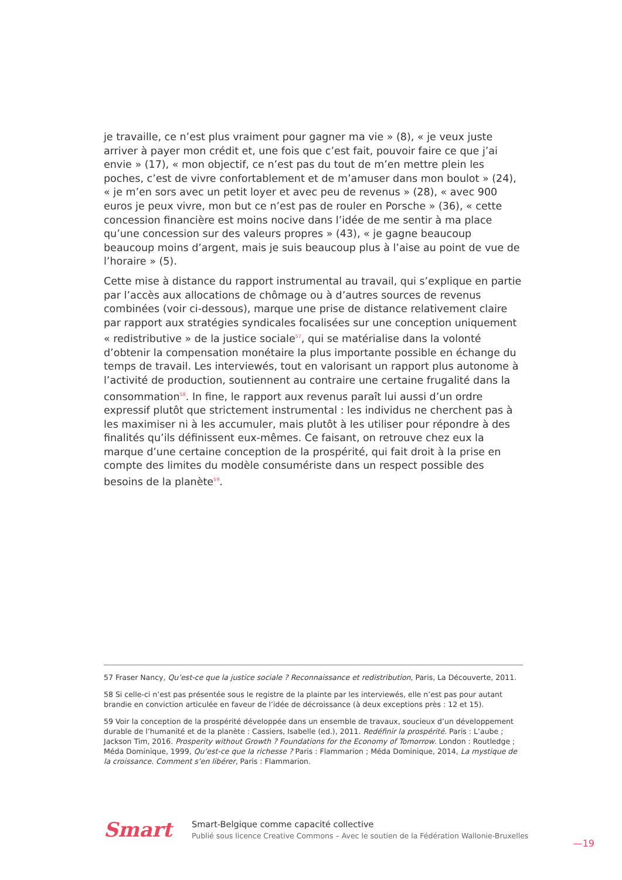je travaille, ce n’est plus vraiment pour gagner ma vie » (8), « je veux juste arriver à payer mon crédit et, une fois que c’est fait, pouvoir faire ce que j’ai envie » (17), « mon objectif, ce n’est pas du tout de m’en mettre plein les poches, c’est de vivre confortablement et de m’amuser dans mon boulot » (24), « je m’en sors avec un petit loyer et avec peu de revenus » (28), « avec 900 euros je peux vivre, mon but ce n’est pas de rouler en Porsche » (36), « cette concession financière est moins nocive dans l’idée de me sentir à ma place qu’une concession sur des valeurs propres » (43), « je gagne beaucoup beaucoup moins d’argent, mais je suis beaucoup plus à l’aise au point de vue de l’horaire » (5).
Cette mise à distance du rapport instrumental au travail, qui s’explique en partie par l’accès aux allocations de chômage ou à d’autres sources de revenus combinées (voir ci-dessous), marque une prise de distance relativement claire par rapport aux stratégies syndicales focalisées sur une conception uniquement « redistributive » de la justice sociale<sup>57</sup>, qui se matérialise dans la volonté d’obtenir la compensation monétaire la plus importante possible en échange du temps de travail. Les interviewés, tout en valorisant un rapport plus autonome à l’activité de production, soutiennent au contraire une certaine frugalité dans la consommation<sup>58</sup>. In fine, le rapport aux revenus paraît lui aussi d’un ordre expressif plutôt que strictement instrumental : les individus ne cherchent pas à les maximiser ni à les accumuler, mais plutôt à les utiliser pour répondre à des finalités qu’ils définissent eux-mêmes. Ce faisant, on retrouve chez eux la marque d’une certaine conception de la prospérité, qui fait droit à la prise en compte des limites du modèle consumériste dans un respect possible des besoins de la planète<sup>59</sup>.
57 Fraser Nancy, Qu’est-ce que la justice sociale ? Reconnaissance et redistribution, Paris, La Découverte, 2011.
58 Si celle-ci n’est pas présentée sous le registre de la plainte par les interviewés, elle n’est pas pour autant brandie en conviction articulée en faveur de l’idée de décroissance (à deux exceptions près : 12 et 15).
59 Voir la conception de la prospérité développée dans un ensemble de travaux, soucieux d’un développement durable de l’humanité et de la planète : Cassiers, Isabelle (ed.), 2011. Redéfinir la prospérité. Paris : L’aube ; Jackson Tim, 2016. Prosperity without Growth ? Foundations for the Economy of Tomorrow. London : Routledge ; Méda Dominique, 1999, Qu’est-ce que la richesse ? Paris : Flammarion ; Méda Dominique, 2014, La mystique de la croissance. Comment s’en libérer, Paris : Flammarion.
Smart
Smart-Belgique comme capacité collective
Publié sous licence Creative Commons – Avec le soutien de la Fédération Wallonie-Bruxelles
—19